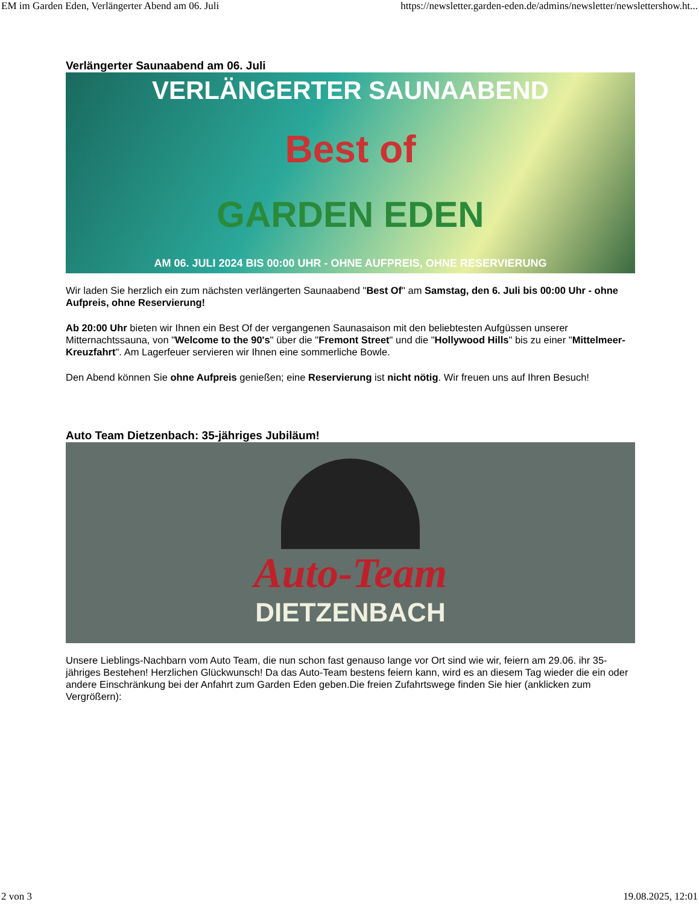EM im Garden Eden, Verlängerter Abend am 06. Juli https://newsletter.garden-eden.de/admins/newsletter/newslettershow.ht...
Verlängerter Saunaabend am 06. Juli
VERLÄNGERTER SAUNAABEND
Best of
GARDEN EDEN
AM 06. JULI 2024 BIS 00:00 UHR - OHNE AUFPREIS, OHNE RESERVIERUNG
Wir laden Sie herzlich ein zum nächsten verlängerten Saunaabend "Best Of" am Samstag, den 6. Juli bis 00:00 Uhr - ohne Aufpreis, ohne Reservierung!
Ab 20:00 Uhr bieten wir Ihnen ein Best Of der vergangenen Saunasaison mit den beliebtesten Aufgüssen unserer Mitternachtssauna, von "Welcome to the 90's" über die "Fremont Street" und die "Hollywood Hills" bis zu einer "Mittelmeer-Kreuzfahrt". Am Lagerfeuer servieren wir Ihnen eine sommerliche Bowle.
Den Abend können Sie ohne Aufpreis genießen; eine Reservierung ist nicht nötig. Wir freuen uns auf Ihren Besuch!
Auto Team Dietzenbach: 35-jähriges Jubiläum!
Auto-Team
DIETZENBACH
Unsere Lieblings-Nachbarn vom Auto Team, die nun schon fast genauso lange vor Ort sind wie wir, feiern am 29.06. ihr 35-jähriges Bestehen! Herzlichen Glückwunsch! Da das Auto-Team bestens feiern kann, wird es an diesem Tag wieder die ein oder andere Einschränkung bei der Anfahrt zum Garden Eden geben.Die freien Zufahrtswege finden Sie hier (anklicken zum Vergrößern):
2 von 3 19.08.2025, 12:01